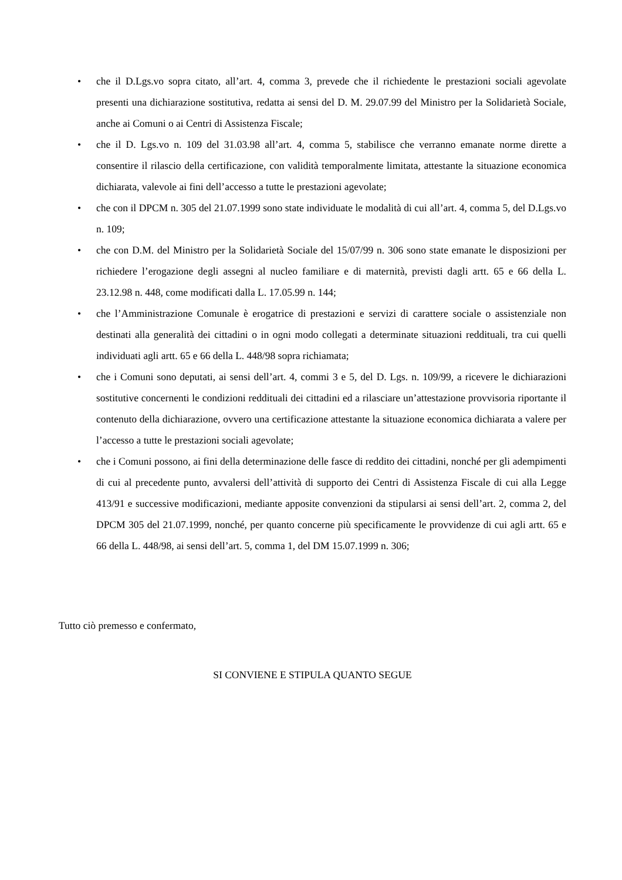• che il D.Lgs.vo sopra citato, all’art. 4, comma 3, prevede che il richiedente le prestazioni sociali agevolate presenti una dichiarazione sostitutiva, redatta ai sensi del D. M. 29.07.99 del Ministro per la Solidarietà Sociale, anche ai Comuni o ai Centri di Assistenza Fiscale;
• che il D. Lgs.vo n. 109 del 31.03.98 all’art. 4, comma 5, stabilisce che verranno emanate norme dirette a consentire il rilascio della certificazione, con validità temporalmente limitata, attestante la situazione economica dichiarata, valevole ai fini dell’accesso a tutte le prestazioni agevolate;
• che con il DPCM n. 305 del 21.07.1999 sono state individuate le modalità di cui all’art. 4, comma 5, del D.Lgs.vo n. 109;
• che con D.M. del Ministro per la Solidarietà Sociale del 15/07/99 n. 306 sono state emanate le disposizioni per richiedere l’erogazione degli assegni al nucleo familiare e di maternità, previsti dagli artt. 65 e 66 della L. 23.12.98 n. 448, come modificati dalla L. 17.05.99 n. 144;
• che l’Amministrazione Comunale è erogatrice di prestazioni e servizi di carattere sociale o assistenziale non destinati alla generalità dei cittadini o in ogni modo collegati a determinate situazioni reddituali, tra cui quelli individuati agli artt. 65 e 66 della L. 448/98 sopra richiamata;
• che i Comuni sono deputati, ai sensi dell’art. 4, commi 3 e 5, del D. Lgs. n. 109/99, a ricevere le dichiarazioni sostitutive concernenti le condizioni reddituali dei cittadini ed a rilasciare un’attestazione provvisoria riportante il contenuto della dichiarazione, ovvero una certificazione attestante la situazione economica dichiarata a valere per l’accesso a tutte le prestazioni sociali agevolate;
• che i Comuni possono, ai fini della determinazione delle fasce di reddito dei cittadini, nonché per gli adempimenti di cui al precedente punto, avvalersi dell’attività di supporto dei Centri di Assistenza Fiscale di cui alla Legge 413/91 e successive modificazioni, mediante apposite convenzioni da stipularsi ai sensi dell’art. 2, comma 2, del DPCM 305 del 21.07.1999, nonché, per quanto concerne più specificamente le provvidenze di cui agli artt. 65 e 66 della L. 448/98, ai sensi dell’art. 5, comma 1, del DM 15.07.1999 n. 306;
Tutto ciò premesso e confermato,
SI CONVIENE E STIPULA QUANTO SEGUE